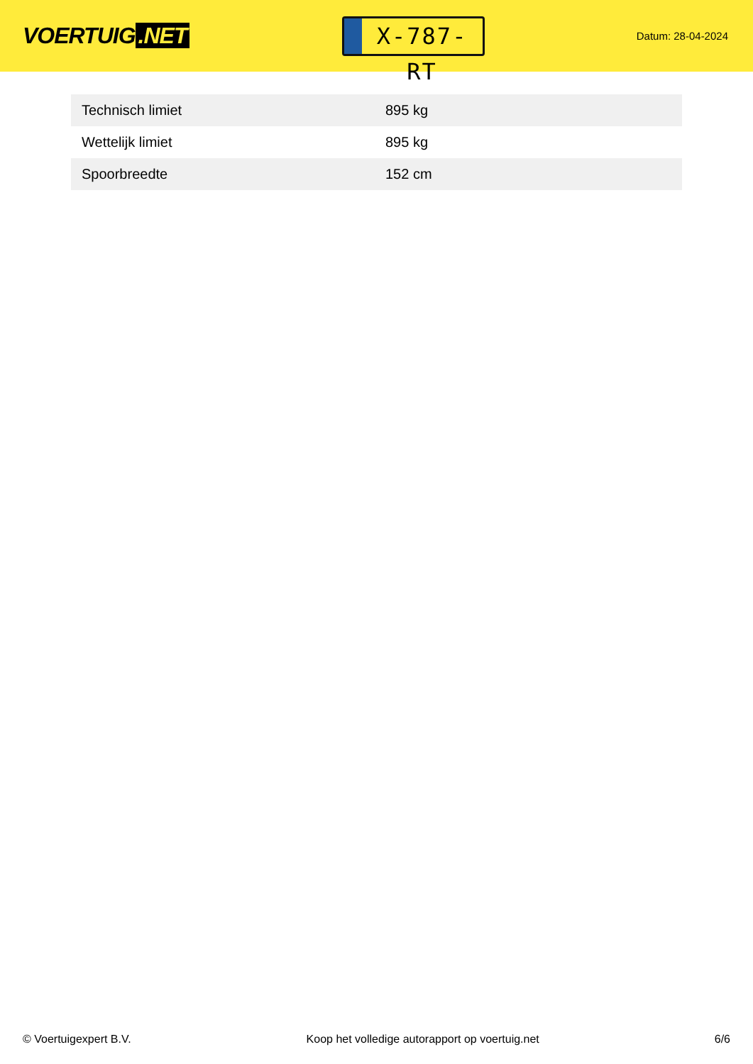VOERTUIG.NET
X-787-RT
Datum: 28-04-2024
| Technisch limiet | 895 kg |
| Wettelijk limiet | 895 kg |
| Spoorbreedte | 152 cm |
© Voertuigexpert B.V. Koop het volledige autorapport op voertuig.net 6/6